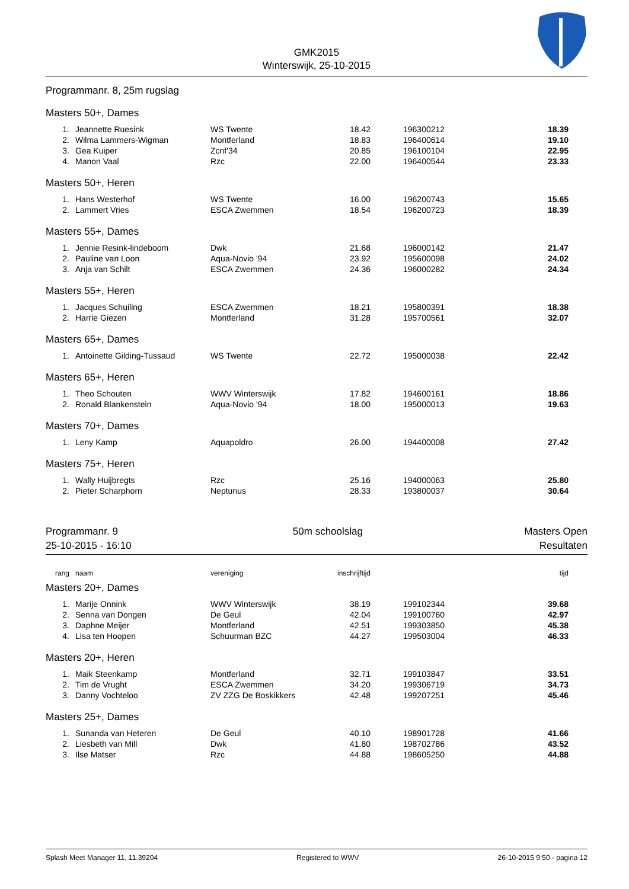GMK2015
Winterswijk, 25-10-2015
Programmanr. 8, 25m rugslag
Masters 50+, Dames
| 1. | Jeannette Ruesink | WS Twente | 18.42 | | 196300212 | 18.39 |
| 2. | Wilma Lammers-Wigman | Montferland | 18.83 | | 196400614 | 19.10 |
| 3. | Gea Kuiper | Zcnf'34 | 20.85 | | 196100104 | 22.95 |
| 4. | Manon Vaal | Rzc | 22.00 | | 196400544 | 23.33 |
Masters 50+, Heren
| 1. | Hans Westerhof | WS Twente | 16.00 | | 196200743 | 15.65 |
| 2. | Lammert Vries | ESCA Zwemmen | 18.54 | | 196200723 | 18.39 |
Masters 55+, Dames
| 1. | Jennie Resink-lindeboom | Dwk | 21.68 | | 196000142 | 21.47 |
| 2. | Pauline van Loon | Aqua-Novio '94 | 23.92 | | 195600098 | 24.02 |
| 3. | Anja van Schilt | ESCA Zwemmen | 24.36 | | 196000282 | 24.34 |
Masters 55+, Heren
| 1. | Jacques Schuiling | ESCA Zwemmen | 18.21 | | 195800391 | 18.38 |
| 2. | Harrie Giezen | Montferland | 31.28 | | 195700561 | 32.07 |
Masters 65+, Dames
| 1. | Antoinette Gilding-Tussaud | WS Twente | 22.72 | | 195000038 | 22.42 |
Masters 65+, Heren
| 1. | Theo Schouten | WWV Winterswijk | 17.82 | | 194600161 | 18.86 |
| 2. | Ronald Blankenstein | Aqua-Novio '94 | 18.00 | | 195000013 | 19.63 |
Masters 70+, Dames
| 1. | Leny Kamp | Aquapoldro | 26.00 | | 194400008 | 27.42 |
Masters 75+, Heren
| 1. | Wally Huijbregts | Rzc | 25.16 | | 194000063 | 25.80 |
| 2. | Pieter Scharphorn | Neptunus | 28.33 | | 193800037 | 30.64 |
Programmanr. 9
25-10-2015 - 16:10
50m schoolslag Masters Open
Resultaten
| rang | naam | vereniging | inschrijftijd | | | tijd |
Masters 20+, Dames
| 1. | Marije Onnink | WWV Winterswijk | 38.19 | | 199102344 | 39.68 |
| 2. | Senna van Dongen | De Geul | 42.04 | | 199100760 | 42.97 |
| 3. | Daphne Meijer | Montferland | 42.51 | | 199303850 | 45.38 |
| 4. | Lisa ten Hoopen | Schuurman BZC | 44.27 | | 199503004 | 46.33 |
Masters 20+, Heren
| 1. | Maik Steenkamp | Montferland | 32.71 | | 199103847 | 33.51 |
| 2. | Tim de Vrught | ESCA Zwemmen | 34.20 | | 199306719 | 34.73 |
| 3. | Danny Vochteloo | ZV ZZG De Boskikkers | 42.48 | | 199207251 | 45.46 |
Masters 25+, Dames
| 1. | Sunanda van Heteren | De Geul | 40.10 | | 198901728 | 41.66 |
| 2. | Liesbeth van Mill | Dwk | 41.80 | | 198702786 | 43.52 |
| 3. | Ilse Matser | Rzc | 44.88 | | 198605250 | 44.88 |
Splash Meet Manager 11, 11.39204
Registered to WWV 26-10-2015 9:50 - pagina 12